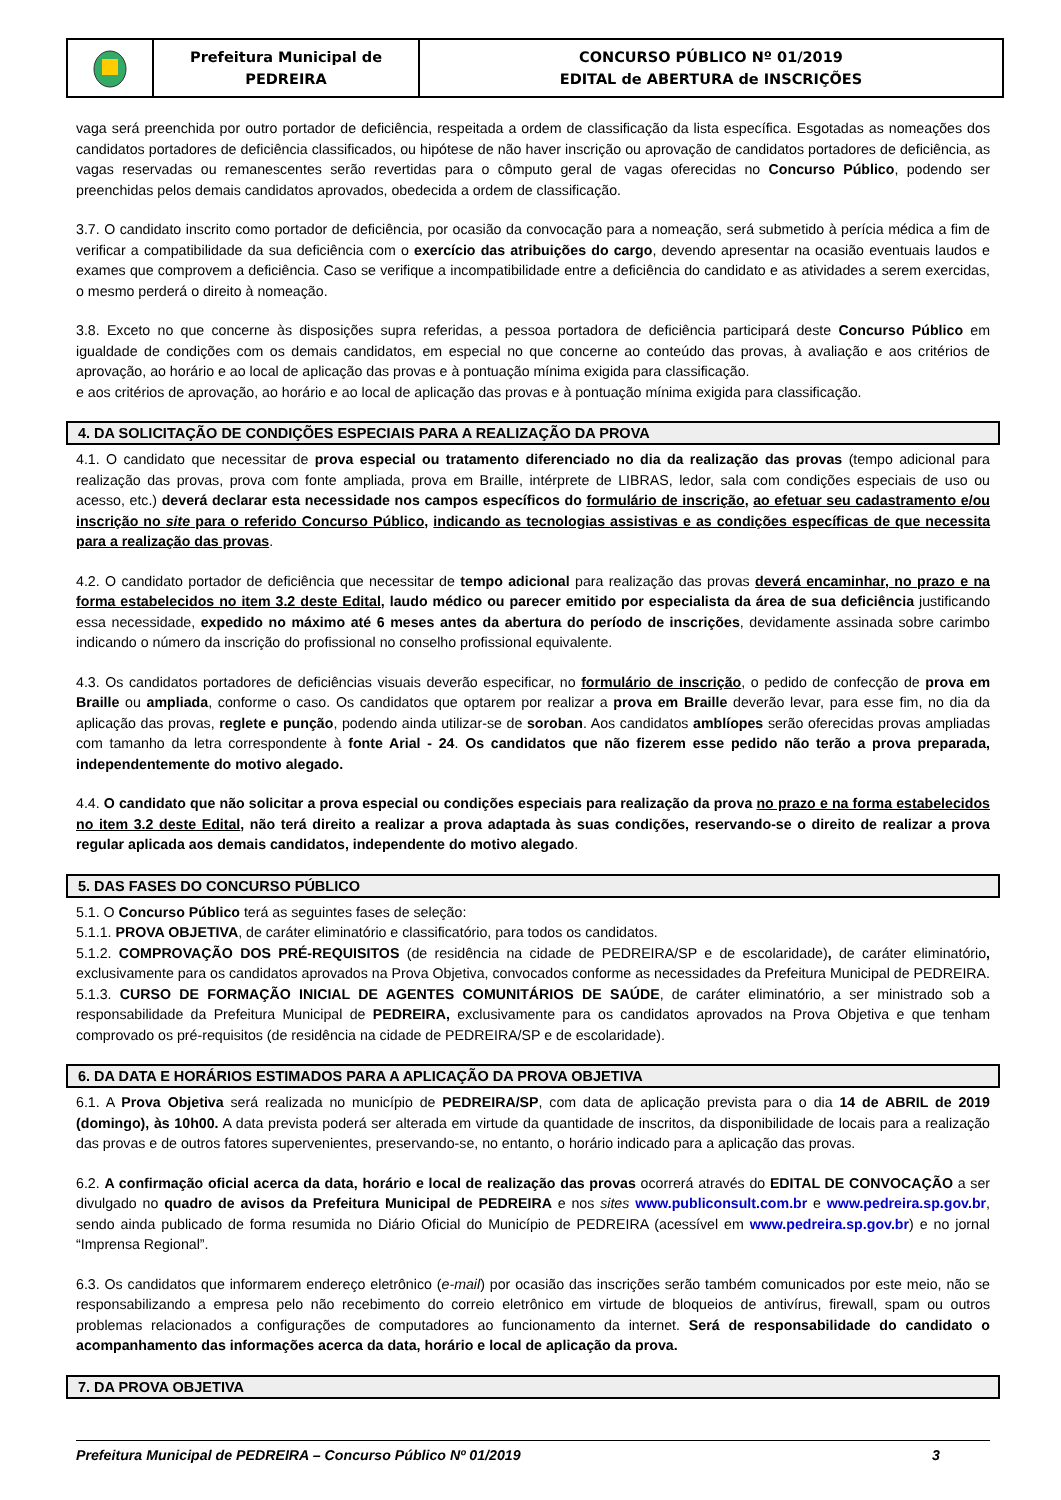Prefeitura Municipal de
PEDREIRA
CONCURSO PÚBLICO Nº 01/2019
EDITAL de ABERTURA de INSCRIÇÕES
vaga será preenchida por outro portador de deficiência, respeitada a ordem de classificação da lista específica. Esgotadas as nomeações dos candidatos portadores de deficiência classificados, ou hipótese de não haver inscrição ou aprovação de candidatos portadores de deficiência, as vagas reservadas ou remanescentes serão revertidas para o cômputo geral de vagas oferecidas no Concurso Público, podendo ser preenchidas pelos demais candidatos aprovados, obedecida a ordem de classificação.
3.7. O candidato inscrito como portador de deficiência, por ocasião da convocação para a nomeação, será submetido à perícia médica a fim de verificar a compatibilidade da sua deficiência com o exercício das atribuições do cargo, devendo apresentar na ocasião eventuais laudos e exames que comprovem a deficiência. Caso se verifique a incompatibilidade entre a deficiência do candidato e as atividades a serem exercidas, o mesmo perderá o direito à nomeação.
3.8. Exceto no que concerne às disposições supra referidas, a pessoa portadora de deficiência participará deste Concurso Público em igualdade de condições com os demais candidatos, em especial no que concerne ao conteúdo das provas, à avaliação e aos critérios de aprovação, ao horário e ao local de aplicação das provas e à pontuação mínima exigida para classificação.
e aos critérios de aprovação, ao horário e ao local de aplicação das provas e à pontuação mínima exigida para classificação.
4. DA SOLICITAÇÃO DE CONDIÇÕES ESPECIAIS PARA A REALIZAÇÃO DA PROVA
4.1. O candidato que necessitar de prova especial ou tratamento diferenciado no dia da realização das provas (tempo adicional para realização das provas, prova com fonte ampliada, prova em Braille, intérprete de LIBRAS, ledor, sala com condições especiais de uso ou acesso, etc.) deverá declarar esta necessidade nos campos específicos do formulário de inscrição, ao efetuar seu cadastramento e/ou inscrição no site para o referido Concurso Público, indicando as tecnologias assistivas e as condições específicas de que necessita para a realização das provas.
4.2. O candidato portador de deficiência que necessitar de tempo adicional para realização das provas deverá encaminhar, no prazo e na forma estabelecidos no item 3.2 deste Edital, laudo médico ou parecer emitido por especialista da área de sua deficiência justificando essa necessidade, expedido no máximo até 6 meses antes da abertura do período de inscrições, devidamente assinada sobre carimbo indicando o número da inscrição do profissional no conselho profissional equivalente.
4.3. Os candidatos portadores de deficiências visuais deverão especificar, no formulário de inscrição, o pedido de confecção de prova em Braille ou ampliada, conforme o caso. Os candidatos que optarem por realizar a prova em Braille deverão levar, para esse fim, no dia da aplicação das provas, reglete e punção, podendo ainda utilizar-se de soroban. Aos candidatos amblíopes serão oferecidas provas ampliadas com tamanho da letra correspondente à fonte Arial - 24. Os candidatos que não fizerem esse pedido não terão a prova preparada, independentemente do motivo alegado.
4.4. O candidato que não solicitar a prova especial ou condições especiais para realização da prova no prazo e na forma estabelecidos no item 3.2 deste Edital, não terá direito a realizar a prova adaptada às suas condições, reservando-se o direito de realizar a prova regular aplicada aos demais candidatos, independente do motivo alegado.
5. DAS FASES DO CONCURSO PÚBLICO
5.1. O Concurso Público terá as seguintes fases de seleção:
5.1.1. PROVA OBJETIVA, de caráter eliminatório e classificatório, para todos os candidatos.
5.1.2. COMPROVAÇÃO DOS PRÉ-REQUISITOS (de residência na cidade de PEDREIRA/SP e de escolaridade), de caráter eliminatório, exclusivamente para os candidatos aprovados na Prova Objetiva, convocados conforme as necessidades da Prefeitura Municipal de PEDREIRA.
5.1.3. CURSO DE FORMAÇÃO INICIAL DE AGENTES COMUNITÁRIOS DE SAÚDE, de caráter eliminatório, a ser ministrado sob a responsabilidade da Prefeitura Municipal de PEDREIRA, exclusivamente para os candidatos aprovados na Prova Objetiva e que tenham comprovado os pré-requisitos (de residência na cidade de PEDREIRA/SP e de escolaridade).
6. DA DATA E HORÁRIOS ESTIMADOS PARA A APLICAÇÃO DA PROVA OBJETIVA
6.1. A Prova Objetiva será realizada no município de PEDREIRA/SP, com data de aplicação prevista para o dia 14 de ABRIL de 2019 (domingo), às 10h00. A data prevista poderá ser alterada em virtude da quantidade de inscritos, da disponibilidade de locais para a realização das provas e de outros fatores supervenientes, preservando-se, no entanto, o horário indicado para a aplicação das provas.
6.2. A confirmação oficial acerca da data, horário e local de realização das provas ocorrerá através do EDITAL DE CONVOCAÇÃO a ser divulgado no quadro de avisos da Prefeitura Municipal de PEDREIRA e nos sites www.publiconsult.com.br e www.pedreira.sp.gov.br, sendo ainda publicado de forma resumida no Diário Oficial do Município de PEDREIRA (acessível em www.pedreira.sp.gov.br) e no jornal “Imprensa Regional”.
6.3. Os candidatos que informarem endereço eletrônico (e-mail) por ocasião das inscrições serão também comunicados por este meio, não se responsabilizando a empresa pelo não recebimento do correio eletrônico em virtude de bloqueios de antivírus, firewall, spam ou outros problemas relacionados a configurações de computadores ao funcionamento da internet. Será de responsabilidade do candidato o acompanhamento das informações acerca da data, horário e local de aplicação da prova.
7. DA PROVA OBJETIVA
Prefeitura Municipal de PEDREIRA – Concurso Público Nº 01/2019 3